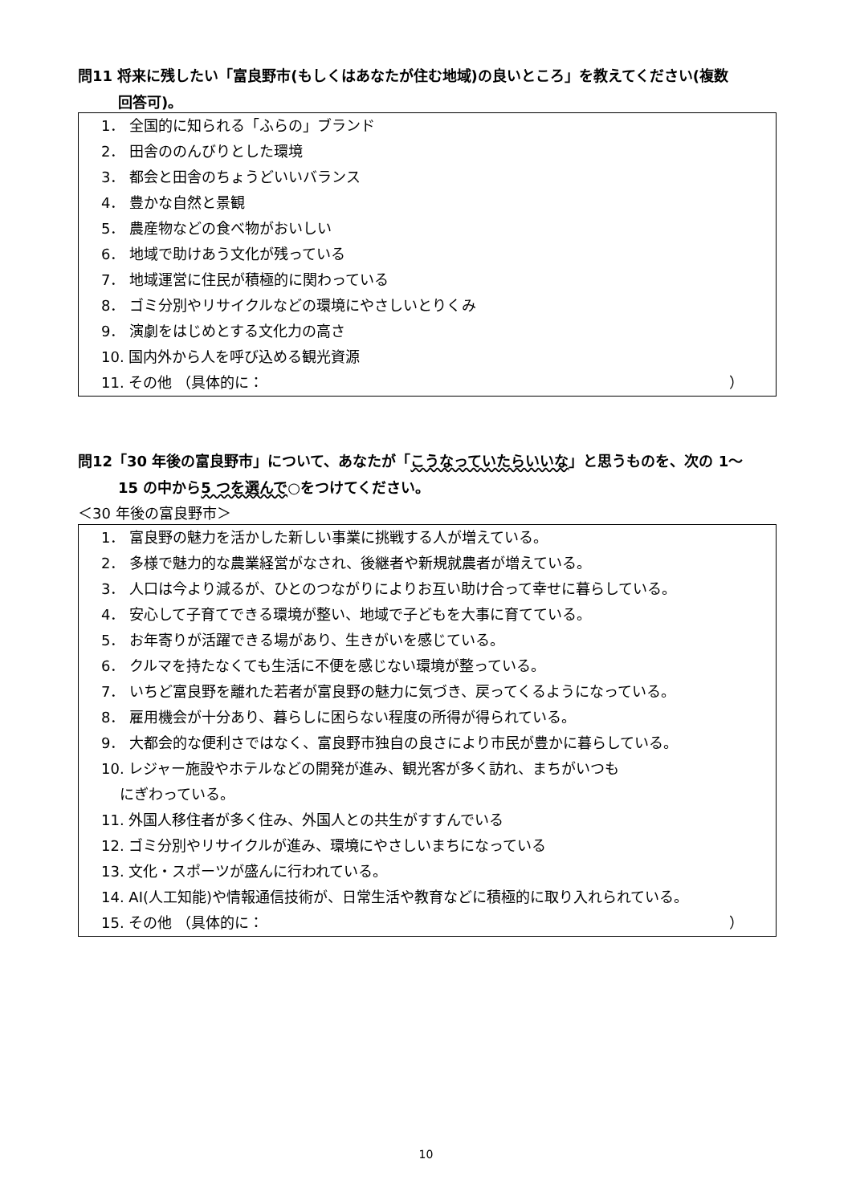問11 将来に残したい「富良野市(もしくはあなたが住む地域)の良いところ」を教えてください(複数
回答可)。
1． 全国的に知られる「ふらの」ブランド
2． 田舎ののんびりとした環境
3． 都会と田舎のちょうどいいバランス
4． 豊かな自然と景観
5． 農産物などの食べ物がおいしい
6． 地域で助けあう文化が残っている
7． 地域運営に住民が積極的に関わっている
8． ゴミ分別やリサイクルなどの環境にやさしいとりくみ
9． 演劇をはじめとする文化力の高さ
10. 国内外から人を呼び込める観光資源
11. その他 （具体的に： ）
問12「30 年後の富良野市」について、あなたが「こうなっていたらいいな」と思うものを、次の 1～
15 の中から5 つを選んで○をつけてください。
＜30 年後の富良野市＞
1． 富良野の魅力を活かした新しい事業に挑戦する人が増えている。
2． 多様で魅力的な農業経営がなされ、後継者や新規就農者が増えている。
3． 人口は今より減るが、ひとのつながりによりお互い助け合って幸せに暮らしている。
4． 安心して子育てできる環境が整い、地域で子どもを大事に育てている。
5． お年寄りが活躍できる場があり、生きがいを感じている。
6． クルマを持たなくても生活に不便を感じない環境が整っている。
7． いちど富良野を離れた若者が富良野の魅力に気づき、戻ってくるようになっている。
8． 雇用機会が十分あり、暮らしに困らない程度の所得が得られている。
9． 大都会的な便利さではなく、富良野市独自の良さにより市民が豊かに暮らしている。
10. レジャー施設やホテルなどの開発が進み、観光客が多く訪れ、まちがいつも
にぎわっている。
11. 外国人移住者が多く住み、外国人との共生がすすんでいる
12. ゴミ分別やリサイクルが進み、環境にやさしいまちになっている
13. 文化・スポーツが盛んに行われている。
14. AI(人工知能)や情報通信技術が、日常生活や教育などに積極的に取り入れられている。
15. その他 （具体的に： ）
10